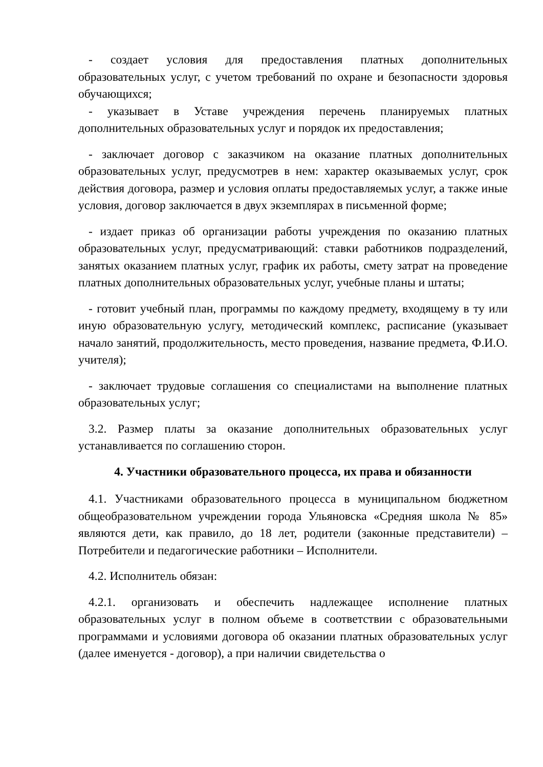- создает условия для предоставления платных дополнительных образовательных услуг, с учетом требований по охране и безопасности здоровья обучающихся;
- указывает в Уставе учреждения перечень планируемых платных дополнительных образовательных услуг и порядок их предоставления;
- заключает договор с заказчиком на оказание платных дополнительных образовательных услуг, предусмотрев в нем: характер оказываемых услуг, срок действия договора, размер и условия оплаты предоставляемых услуг, а также иные условия, договор заключается в двух экземплярах в письменной форме;
- издает приказ об организации работы учреждения по оказанию платных образовательных услуг, предусматривающий: ставки работников подразделений, занятых оказанием платных услуг, график их работы, смету затрат на проведение платных дополнительных образовательных услуг, учебные планы и штаты;
- готовит учебный план, программы по каждому предмету, входящему в ту или иную образовательную услугу, методический комплекс, расписание (указывает начало занятий, продолжительность, место проведения, название предмета, Ф.И.О. учителя);
- заключает трудовые соглашения со специалистами на выполнение платных образовательных услуг;
3.2. Размер платы за оказание дополнительных образовательных услуг устанавливается по соглашению сторон.
4. Участники образовательного процесса, их права и обязанности
4.1. Участниками образовательного процесса в муниципальном бюджетном общеобразовательном учреждении города Ульяновска «Средняя школа № 85» являются дети, как правило, до 18 лет, родители (законные представители) – Потребители и педагогические работники – Исполнители.
4.2. Исполнитель обязан:
4.2.1. организовать и обеспечить надлежащее исполнение платных образовательных услуг в полном объеме в соответствии с образовательными программами и условиями договора об оказании платных образовательных услуг (далее именуется - договор), а при наличии свидетельства о